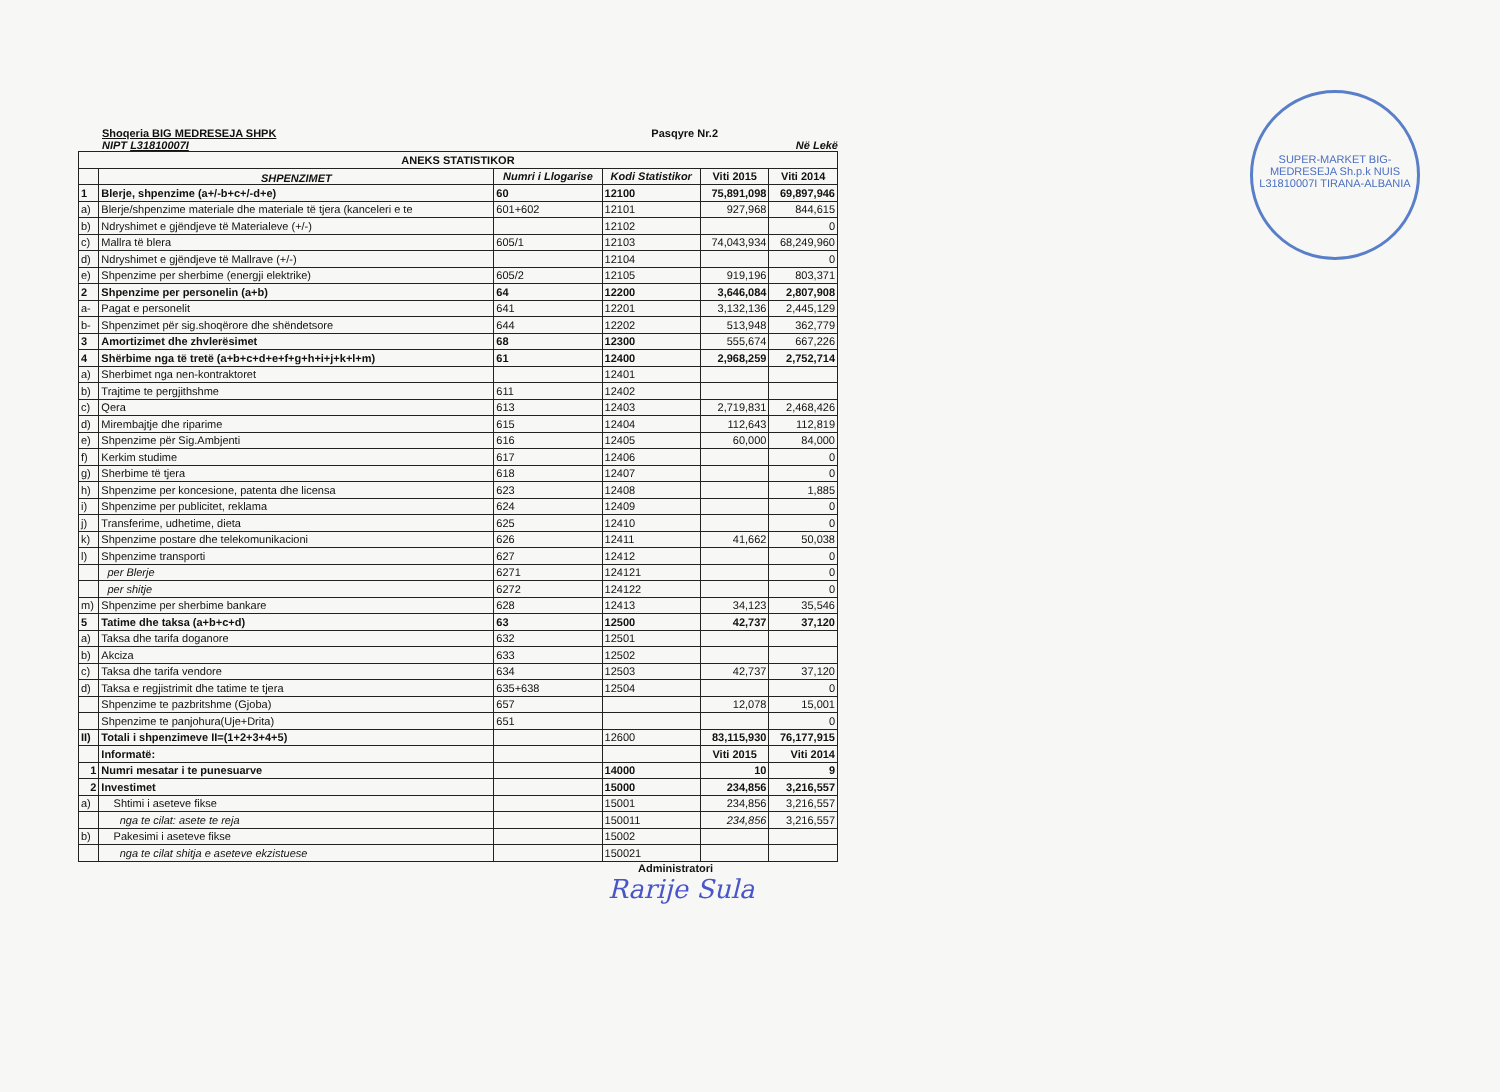SUPER-MARKET BIG-MEDRESEJA Sh.p.k NUIS L31810007I TIRANA-ALBANIA
Shoqeria BIG MEDRESEJA SHPK Pasqyre Nr.2
NIPT L31810007I Në Lekë
| ANEKS STATISTIKOR | | | | | |
| --- | --- | --- | --- | --- | --- |
| | SHPENZIMET | Numri i Llogarise | Kodi Statistikor | Viti 2015 | Viti 2014 |
| 1 | Blerje, shpenzime (a+/-b+c+/-d+e) | 60 | 12100 | 75,891,098 | 69,897,946 |
| a) | Blerje/shpenzime materiale dhe materiale të tjera (kanceleri e te | 601+602 | 12101 | 927,968 | 844,615 |
| b) | Ndryshimet e gjëndjeve të Materialeve (+/-) | | 12102 | | 0 |
| c) | Mallra të blera | 605/1 | 12103 | 74,043,934 | 68,249,960 |
| d) | Ndryshimet e gjëndjeve të Mallrave (+/-) | | 12104 | | 0 |
| e) | Shpenzime per sherbime (energji elektrike) | 605/2 | 12105 | 919,196 | 803,371 |
| 2 | Shpenzime per personelin (a+b) | 64 | 12200 | 3,646,084 | 2,807,908 |
| a- | Pagat e personelit | 641 | 12201 | 3,132,136 | 2,445,129 |
| b- | Shpenzimet për sig.shoqërore dhe shëndetsore | 644 | 12202 | 513,948 | 362,779 |
| 3 | Amortizimet dhe zhvlerësimet | 68 | 12300 | 555,674 | 667,226 |
| 4 | Shërbime nga të tretë (a+b+c+d+e+f+g+h+i+j+k+l+m) | 61 | 12400 | 2,968,259 | 2,752,714 |
| a) | Sherbimet nga nen-kontraktoret | | 12401 | | |
| b) | Trajtime te pergjithshme | 611 | 12402 | | |
| c) | Qera | 613 | 12403 | 2,719,831 | 2,468,426 |
| d) | Mirembajtje dhe riparime | 615 | 12404 | 112,643 | 112,819 |
| e) | Shpenzime për Sig.Ambjenti | 616 | 12405 | 60,000 | 84,000 |
| f) | Kerkim studime | 617 | 12406 | | 0 |
| g) | Sherbime të tjera | 618 | 12407 | | 0 |
| h) | Shpenzime per koncesione, patenta dhe licensa | 623 | 12408 | | 1,885 |
| i) | Shpenzime per publicitet, reklama | 624 | 12409 | | 0 |
| j) | Transferime, udhetime, dieta | 625 | 12410 | | 0 |
| k) | Shpenzime postare dhe telekomunikacioni | 626 | 12411 | 41,662 | 50,038 |
| l) | Shpenzime transporti | 627 | 12412 | | 0 |
| | per Blerje | 6271 | 124121 | | 0 |
| | per shitje | 6272 | 124122 | | 0 |
| m) | Shpenzime per sherbime bankare | 628 | 12413 | 34,123 | 35,546 |
| 5 | Tatime dhe taksa (a+b+c+d) | 63 | 12500 | 42,737 | 37,120 |
| a) | Taksa dhe tarifa doganore | 632 | 12501 | | |
| b) | Akciza | 633 | 12502 | | |
| c) | Taksa dhe tarifa vendore | 634 | 12503 | 42,737 | 37,120 |
| d) | Taksa e regjistrimit dhe tatime te tjera | 635+638 | 12504 | | 0 |
| | Shpenzime te pazbritshme (Gjoba) | 657 | | 12,078 | 15,001 |
| | Shpenzime te panjohura(Uje+Drita) | 651 | | | 0 |
| II) | Totali i shpenzimeve II=(1+2+3+4+5) | | 12600 | 83,115,930 | 76,177,915 |
| | Informatë: | | | Viti 2015 | Viti 2014 |
| 1 | Numri mesatar i te punesuarve | | 14000 | 10 | 9 |
| 2 | Investimet | | 15000 | 234,856 | 3,216,557 |
| a) | Shtimi i aseteve fikse | | 15001 | 234,856 | 3,216,557 |
| | nga te cilat: asete te reja | | 150011 | 234,856 | 3,216,557 |
| b) | Pakesimi i aseteve fikse | | 15002 | | |
| | nga te cilat shitja e aseteve ekzistuese | | 150021 | | |
Administratori
Rarije Sula